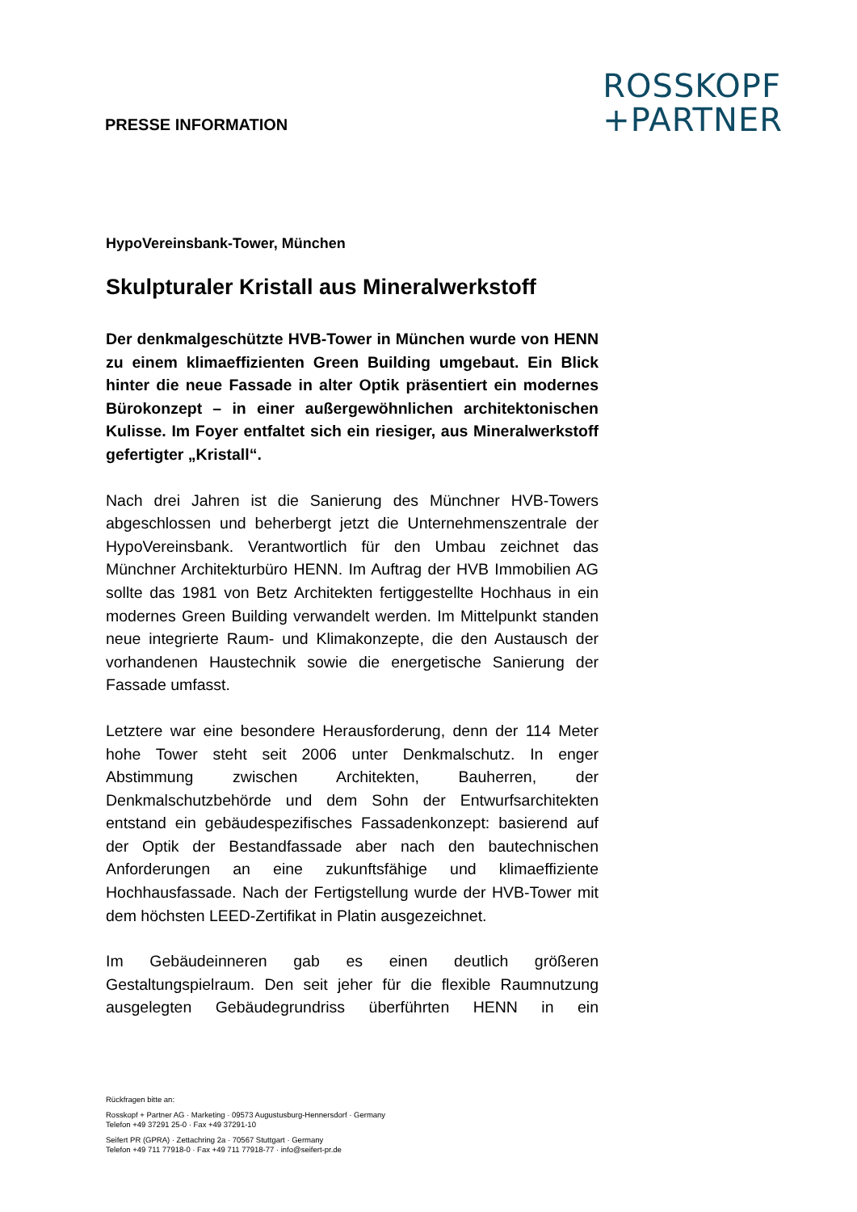PRESSE INFORMATION
ROSSKOPF
+PARTNER
HypoVereinsbank-Tower, München
Skulpturaler Kristall aus Mineralwerkstoff
Der denkmalgeschützte HVB-Tower in München wurde von HENN zu einem klimaeffizienten Green Building umgebaut. Ein Blick hinter die neue Fassade in alter Optik präsentiert ein modernes Bürokonzept – in einer außergewöhnlichen architektonischen Kulisse. Im Foyer entfaltet sich ein riesiger, aus Mineralwerkstoff gefertigter „Kristall“.
Nach drei Jahren ist die Sanierung des Münchner HVB-Towers abgeschlossen und beherbergt jetzt die Unternehmenszentrale der HypoVereinsbank. Verantwortlich für den Umbau zeichnet das Münchner Architekturbüro HENN. Im Auftrag der HVB Immobilien AG sollte das 1981 von Betz Architekten fertiggestellte Hochhaus in ein modernes Green Building verwandelt werden. Im Mittelpunkt standen neue integrierte Raum- und Klimakonzepte, die den Austausch der vorhandenen Haustechnik sowie die energetische Sanierung der Fassade umfasst.
Letztere war eine besondere Herausforderung, denn der 114 Meter hohe Tower steht seit 2006 unter Denkmalschutz. In enger Abstimmung zwischen Architekten, Bauherren, der Denkmalschutzbehörde und dem Sohn der Entwurfsarchitekten entstand ein gebäudespezifisches Fassadenkonzept: basierend auf der Optik der Bestandfassade aber nach den bautechnischen Anforderungen an eine zukunftsfähige und klimaeffiziente Hochhausfassade. Nach der Fertigstellung wurde der HVB-Tower mit dem höchsten LEED-Zertifikat in Platin ausgezeichnet.
Im Gebäudeinneren gab es einen deutlich größeren Gestaltungspielraum. Den seit jeher für die flexible Raumnutzung ausgelegten Gebäudegrundriss überführten HENN in ein
Rückfragen bitte an:
Rosskopf + Partner AG · Marketing · 09573 Augustusburg-Hennersdorf · Germany
Telefon +49 37291 25-0 · Fax +49 37291-10
Seifert PR (GPRA) · Zettachring 2a · 70567 Stuttgart · Germany
Telefon +49 711 77918-0 · Fax +49 711 77918-77 · info@seifert-pr.de